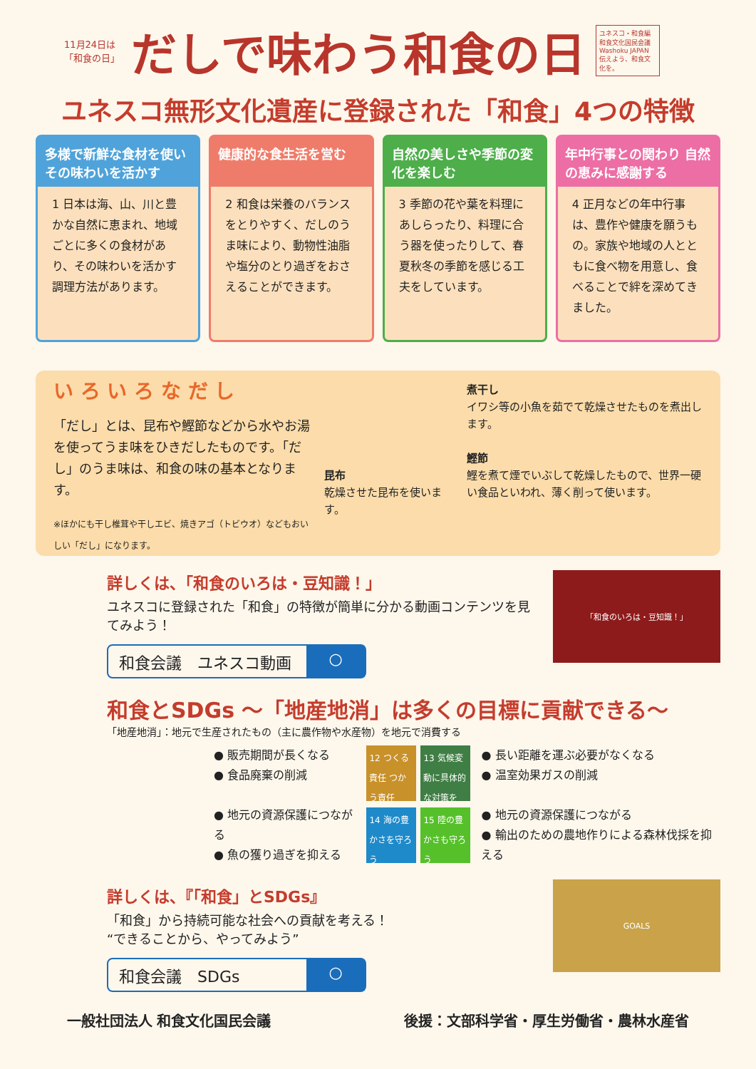11月24日は「和食の日」
だしで味わう和食の日
ユネスコ・和食編
和食文化国民会議
Washoku JAPAN
伝えよう、和食文化を。
ユネスコ無形文化遺産に登録された「和食」4つの特徴
多様で新鮮な食材を使い その味わいを活かす
1 日本は海、山、川と豊かな自然に恵まれ、地域ごとに多くの食材があり、その味わいを活かす調理方法があります。
健康的な食生活を営む
2 和食は栄養のバランスをとりやすく、だしのうま味により、動物性油脂や塩分のとり過ぎをおさえることができます。
自然の美しさや季節の変化を楽しむ
3 季節の花や葉を料理にあしらったり、料理に合う器を使ったりして、春夏秋冬の季節を感じる工夫をしています。
年中行事との関わり 自然の恵みに感謝する
4 正月などの年中行事は、豊作や健康を願うもの。家族や地域の人とともに食べ物を用意し、食べることで絆を深めてきました。
い ろ い ろ な だ し
「だし」とは、昆布や鰹節などから水やお湯を使ってうま味をひきだしたものです。「だし」のうま味は、和食の味の基本となります。
※ほかにも干し椎茸や干しエビ、焼きアゴ（トビウオ）などもおいしい「だし」になります。
昆布
乾燥させた昆布を使います。
煮干し
イワシ等の小魚を茹でて乾燥させたものを煮出します。
鰹節
鰹を煮て煙でいぶして乾燥したもので、世界一硬い食品といわれ、薄く削って使います。
詳しくは、「和食のいろは・豆知識！」
ユネスコに登録された「和食」の特徴が簡単に分かる動画コンテンツを見てみよう！
和食会議　ユネスコ動画 ○
「和食のいろは・豆知識！」
和食とSDGs ～「地産地消」は多くの目標に貢献できる～
「地産地消」：地元で生産されたもの（主に農作物や水産物）を地元で消費する
● 販売期間が長くなる
● 食品廃棄の削減
● 地元の資源保護につながる
● 魚の獲り過ぎを抑える
12 つくる責任 つかう責任
13 気候変動に具体的な対策を
14 海の豊かさを守ろう
15 陸の豊かさも守ろう
● 長い距離を運ぶ必要がなくなる
● 温室効果ガスの削減
● 地元の資源保護につながる
● 輸出のための農地作りによる森林伐採を抑える
詳しくは、『「和食」とSDGs』
「和食」から持続可能な社会への貢献を考える！
“できることから、やってみよう”
和食会議　SDGs ○
GOALS
一般社団法人 和食文化国民会議 後援：文部科学省・厚生労働省・農林水産省